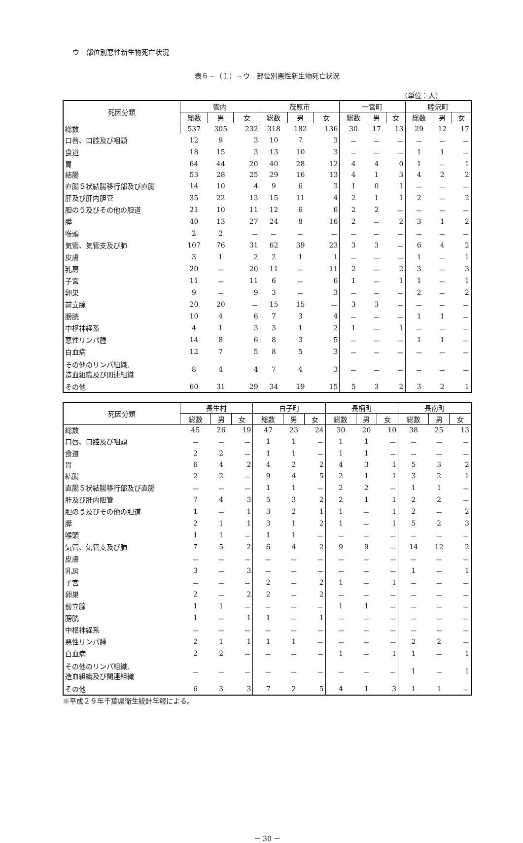ウ　部位別悪性新生物死亡状況
表６－（１）－ウ　部位別悪性新生物死亡状況
（単位：人）
| 死因分類 | 管内 | | | 茂原市 | | | 一宮町 | | | 睦沢町 | | |
| --- | --- | --- | --- | --- | --- | --- | --- | --- | --- | --- | --- | --- |
| | 総数 | 男 | 女 | 総数 | 男 | 女 | 総数 | 男 | 女 | 総数 | 男 | 女 |
| 総数 | 537 | 305 | 232 | 318 | 182 | 136 | 30 | 17 | 13 | 29 | 12 | 17 |
| 口唇、口腔及び咽頭 | 12 | 9 | 3 | 10 | 7 | 3 | － | － | － | － | － | － |
| 食道 | 18 | 15 | 3 | 13 | 10 | 3 | － | － | － | 1 | 1 | － |
| 胃 | 64 | 44 | 20 | 40 | 28 | 12 | 4 | 4 | 0 | 1 | － | 1 |
| 結腸 | 53 | 28 | 25 | 29 | 16 | 13 | 4 | 1 | 3 | 4 | 2 | 2 |
| 直腸Ｓ状結腸移行部及び直腸 | 14 | 10 | 4 | 9 | 6 | 3 | 1 | 0 | 1 | － | － | － |
| 肝及び肝内胆管 | 35 | 22 | 13 | 15 | 11 | 4 | 2 | 1 | 1 | 2 | － | 2 |
| 胆のう及びその他の胆道 | 21 | 10 | 11 | 12 | 6 | 6 | 2 | 2 | － | － | － | － |
| 膵 | 40 | 13 | 27 | 24 | 8 | 16 | 2 | － | 2 | 3 | 1 | 2 |
| 喉頭 | 2 | 2 | － | － | － | － | － | － | － | － | － | － |
| 気管、気管支及び肺 | 107 | 76 | 31 | 62 | 39 | 23 | 3 | 3 | － | 6 | 4 | 2 |
| 皮膚 | 3 | 1 | 2 | 2 | 1 | 1 | － | － | － | 1 | － | 1 |
| 乳房 | 20 | － | 20 | 11 | － | 11 | 2 | － | 2 | 3 | － | 3 |
| 子宮 | 11 | － | 11 | 6 | － | 6 | 1 | － | 1 | 1 | － | 1 |
| 卵巣 | 9 | － | 9 | 3 | － | 3 | － | － | － | 2 | － | 2 |
| 前立腺 | 20 | 20 | － | 15 | 15 | － | 3 | 3 | － | － | － | － |
| 膀胱 | 10 | 4 | 6 | 7 | 3 | 4 | － | － | － | 1 | 1 | － |
| 中枢神経系 | 4 | 1 | 3 | 3 | 1 | 2 | 1 | － | 1 | － | － | － |
| 悪性リンパ腫 | 14 | 8 | 6 | 8 | 3 | 5 | － | － | － | 1 | 1 | － |
| 白血病 | 12 | 7 | 5 | 8 | 5 | 3 | － | － | － | － | － | － |
| その他のリンパ組織, 造血組織及び関連組織 | 8 | 4 | 4 | 7 | 4 | 3 | － | － | － | － | － | － |
| その他 | 60 | 31 | 29 | 34 | 19 | 15 | 5 | 3 | 2 | 3 | 2 | 1 |
| 死因分類 | 長生村 | | | 白子町 | | | 長柄町 | | | 長南町 | | |
| --- | --- | --- | --- | --- | --- | --- | --- | --- | --- | --- | --- | --- |
| | 総数 | 男 | 女 | 総数 | 男 | 女 | 総数 | 男 | 女 | 総数 | 男 | 女 |
| 総数 | 45 | 26 | 19 | 47 | 23 | 24 | 30 | 20 | 10 | 38 | 25 | 13 |
| 口唇、口腔及び咽頭 | － | － | － | 1 | 1 | － | 1 | 1 | － | － | － | － |
| 食道 | 2 | 2 | － | 1 | 1 | － | 1 | 1 | － | － | － | － |
| 胃 | 6 | 4 | 2 | 4 | 2 | 2 | 4 | 3 | 1 | 5 | 3 | 2 |
| 結腸 | 2 | 2 | － | 9 | 4 | 5 | 2 | 1 | 1 | 3 | 2 | 1 |
| 直腸Ｓ状結腸移行部及び直腸 | － | － | － | 1 | 1 | － | 2 | 2 | － | 1 | 1 | － |
| 肝及び肝内胆管 | 7 | 4 | 3 | 5 | 3 | 2 | 2 | 1 | 1 | 2 | 2 | － |
| 胆のう及びその他の胆道 | 1 | － | 1 | 3 | 2 | 1 | 1 | － | 1 | 2 | － | 2 |
| 膵 | 2 | 1 | 1 | 3 | 1 | 2 | 1 | － | 1 | 5 | 2 | 3 |
| 喉頭 | 1 | 1 | － | 1 | 1 | － | － | － | － | － | － | － |
| 気管、気管支及び肺 | 7 | 5 | 2 | 6 | 4 | 2 | 9 | 9 | － | 14 | 12 | 2 |
| 皮膚 | － | － | － | － | － | － | － | － | － | － | － | － |
| 乳房 | 3 | － | 3 | － | － | － | － | － | － | 1 | － | 1 |
| 子宮 | － | － | － | 2 | － | 2 | 1 | － | 1 | － | － | － |
| 卵巣 | 2 | － | 2 | 2 | － | 2 | － | － | － | － | － | － |
| 前立腺 | 1 | 1 | － | － | － | － | 1 | 1 | － | － | － | － |
| 膀胱 | 1 | － | 1 | 1 | － | 1 | － | － | － | － | － | － |
| 中枢神経系 | － | － | － | － | － | － | － | － | － | － | － | － |
| 悪性リンパ腫 | 2 | 1 | 1 | 1 | 1 | － | － | － | － | 2 | 2 | － |
| 白血病 | 2 | 2 | － | － | － | － | 1 | － | 1 | 1 | － | 1 |
| その他のリンパ組織, 造血組織及び関連組織 | － | － | － | － | － | － | － | － | － | 1 | － | 1 |
| その他 | 6 | 3 | 3 | 7 | 2 | 5 | 4 | 1 | 3 | 1 | 1 | － |
※平成２９年千葉県衛生統計年報による。
－ 30 －